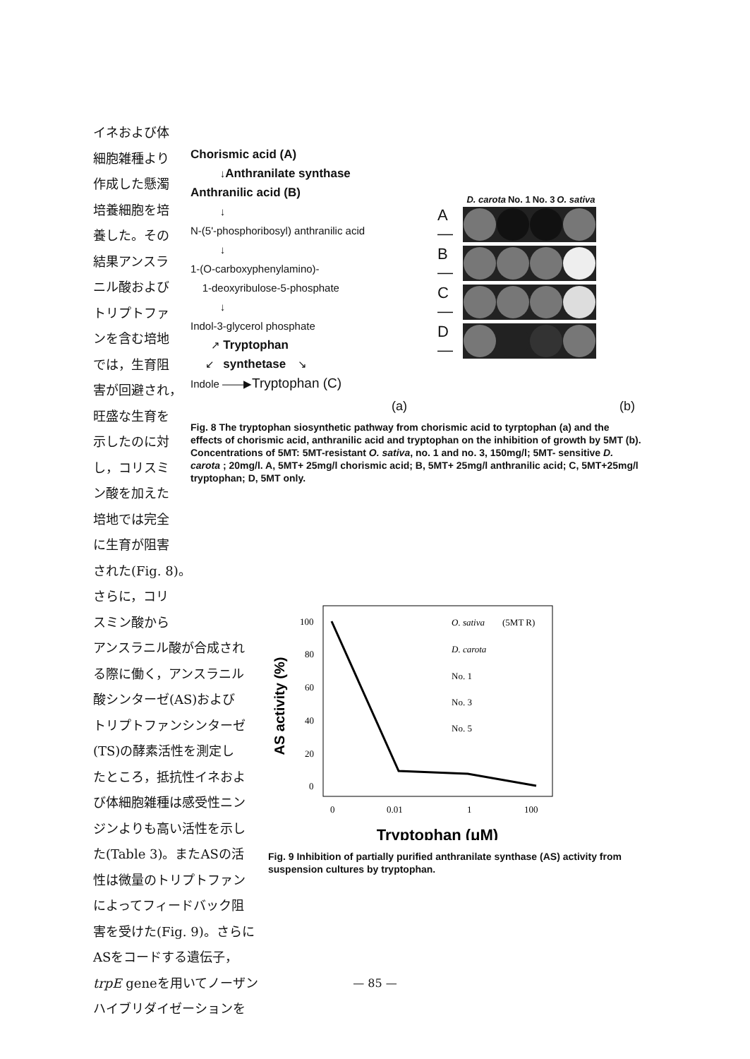イネおよび体
細胞雑種より
作成した懸濁
培養細胞を培
養した。その
結果アンスラ
ニル酸および
トリプトファ
ンを含む培地
では，生育阻
害が回避され，
旺盛な生育を
示したのに対
し，コリスミ
ン酸を加えた
培地では完全
に生育が阻害
された(Fig. 8)。
さらに，コリ
スミン酸から
アンスラニル酸が合成され
る際に働く，アンスラニル
酸シンターゼ(AS)および
トリプトファンシンターゼ
(TS)の酵素活性を測定し
たところ，抵抗性イネおよ
び体細胞雑種は感受性ニン
ジンよりも高い活性を示し
た(Table 3)。またASの活
性は微量のトリプトファン
によってフィードバック阻
害を受けた(Fig. 9)。さらに
ASをコードする遺伝子，
trpE geneを用いてノーザン
ハイブリダイゼーションを
Chorismic acid (A)
↓Anthranilate synthase
Anthranilic acid (B)
↓
N-(5'-phosphoribosyl) anthranilic acid
↓
1-(O-carboxyphenylamino)-
1-deoxyribulose-5-phosphate
↓
Indol-3-glycerol phosphate
↗ Tryptophan
↙ synthetase ↘
Indole ——▶Tryptophan (C)
(a) (b)
Fig. 8 The tryptophan siosynthetic pathway from chorismic acid to tyrptophan (a) and the effects of chorismic acid, anthranilic acid and tryptophan on the inhibition of growth by 5MT (b). Concentrations of 5MT: 5MT-resistant O. sativa, no. 1 and no. 3, 150mg/l; 5MT- sensitive D. carota ; 20mg/l. A, 5MT+ 25mg/l chorismic acid; B, 5MT+ 25mg/l anthranilic acid; C, 5MT+25mg/l tryptophan; D, 5MT only.
D. carota No. 1 No. 3 O. sativa
A—
B—
C—
D—
AS activity (%)
100
80
60
40
20
0
0
0.01
1
100
O. sativa
(5MT R)
D. carota
No. 1
No. 3
No. 5
Tryptophan (μM)
Fig. 9 Inhibition of partially purified anthranilate synthase (AS) activity from suspension cultures by tryptophan.
— 85 —